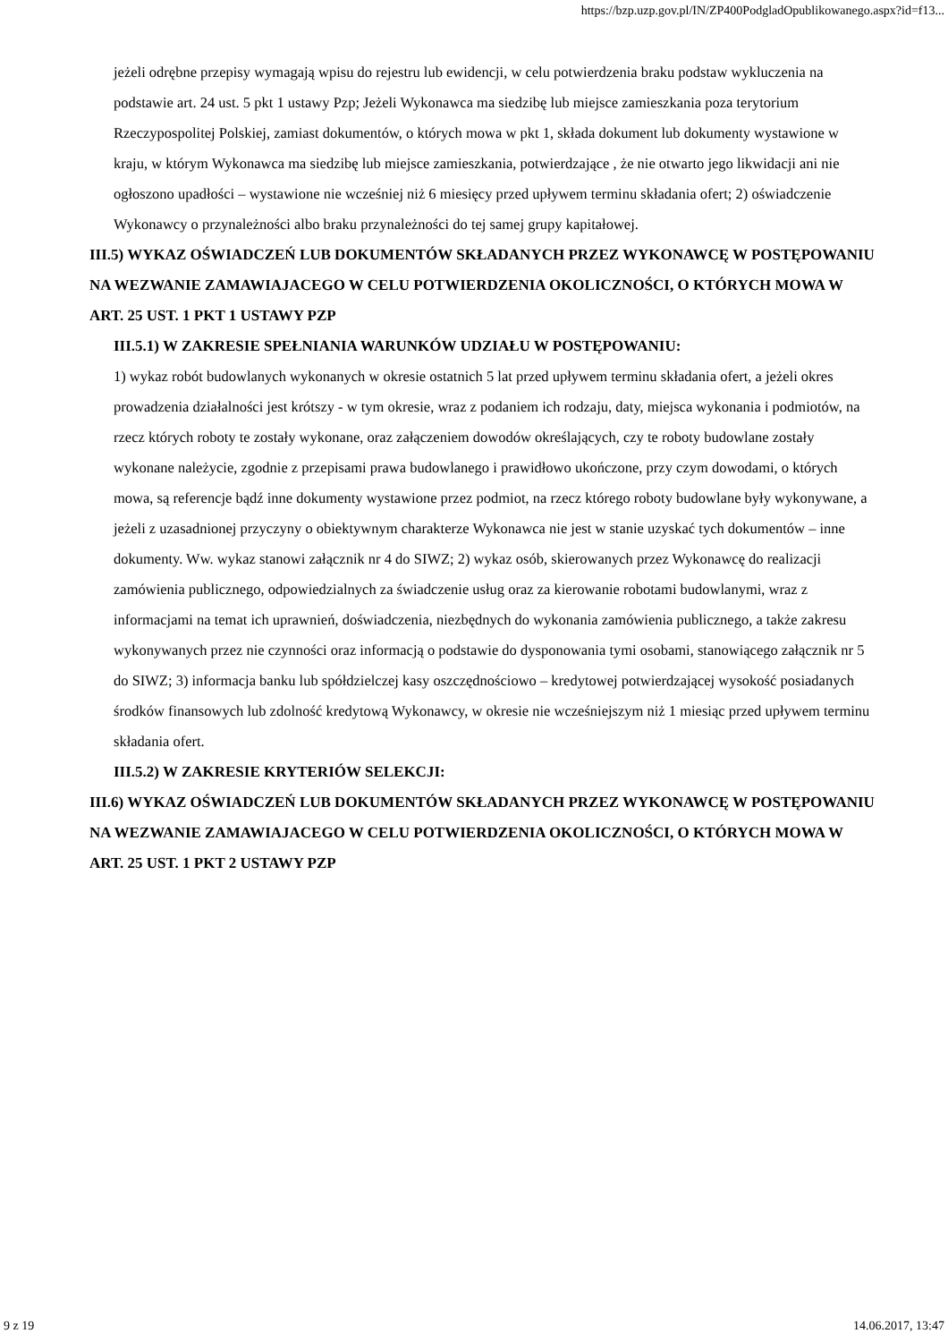https://bzp.uzp.gov.pl/IN/ZP400PodgladOpublikowanego.aspx?id=f13...
jeżeli odrębne przepisy wymagają wpisu do rejestru lub ewidencji, w celu potwierdzenia braku podstaw wykluczenia na podstawie art. 24 ust. 5 pkt 1 ustawy Pzp; Jeżeli Wykonawca ma siedzibę lub miejsce zamieszkania poza terytorium Rzeczypospolitej Polskiej, zamiast dokumentów, o których mowa w pkt 1, składa dokument lub dokumenty wystawione w kraju, w którym Wykonawca ma siedzibę lub miejsce zamieszkania, potwierdzające , że nie otwarto jego likwidacji ani nie ogłoszono upadłości – wystawione nie wcześniej niż 6 miesięcy przed upływem terminu składania ofert; 2) oświadczenie Wykonawcy o przynależności albo braku przynależności do tej samej grupy kapitałowej.
III.5) WYKAZ OŚWIADCZEŃ LUB DOKUMENTÓW SKŁADANYCH PRZEZ WYKONAWCĘ W POSTĘPOWANIU NA WEZWANIE ZAMAWIAJACEGO W CELU POTWIERDZENIA OKOLICZNOŚCI, O KTÓRYCH MOWA W ART. 25 UST. 1 PKT 1 USTAWY PZP
III.5.1) W ZAKRESIE SPEŁNIANIA WARUNKÓW UDZIAŁU W POSTĘPOWANIU:
1) wykaz robót budowlanych wykonanych w okresie ostatnich 5 lat przed upływem terminu składania ofert, a jeżeli okres prowadzenia działalności jest krótszy - w tym okresie, wraz z podaniem ich rodzaju, daty, miejsca wykonania i podmiotów, na rzecz których roboty te zostały wykonane, oraz załączeniem dowodów określających, czy te roboty budowlane zostały wykonane należycie, zgodnie z przepisami prawa budowlanego i prawidłowo ukończone, przy czym dowodami, o których mowa, są referencje bądź inne dokumenty wystawione przez podmiot, na rzecz którego roboty budowlane były wykonywane, a jeżeli z uzasadnionej przyczyny o obiektywnym charakterze Wykonawca nie jest w stanie uzyskać tych dokumentów – inne dokumenty. Ww. wykaz stanowi załącznik nr 4 do SIWZ; 2) wykaz osób, skierowanych przez Wykonawcę do realizacji zamówienia publicznego, odpowiedzialnych za świadczenie usług oraz za kierowanie robotami budowlanymi, wraz z informacjami na temat ich uprawnień, doświadczenia, niezbędnych do wykonania zamówienia publicznego, a także zakresu wykonywanych przez nie czynności oraz informacją o podstawie do dysponowania tymi osobami, stanowiącego załącznik nr 5 do SIWZ; 3) informacja banku lub spółdzielczej kasy oszczędnościowo – kredytowej potwierdzającej wysokość posiadanych środków finansowych lub zdolność kredytową Wykonawcy, w okresie nie wcześniejszym niż 1 miesiąc przed upływem terminu składania ofert.
III.5.2) W ZAKRESIE KRYTERIÓW SELEKCJI:
III.6) WYKAZ OŚWIADCZEŃ LUB DOKUMENTÓW SKŁADANYCH PRZEZ WYKONAWCĘ W POSTĘPOWANIU NA WEZWANIE ZAMAWIAJACEGO W CELU POTWIERDZENIA OKOLICZNOŚCI, O KTÓRYCH MOWA W ART. 25 UST. 1 PKT 2 USTAWY PZP
9 z 19 14.06.2017, 13:47